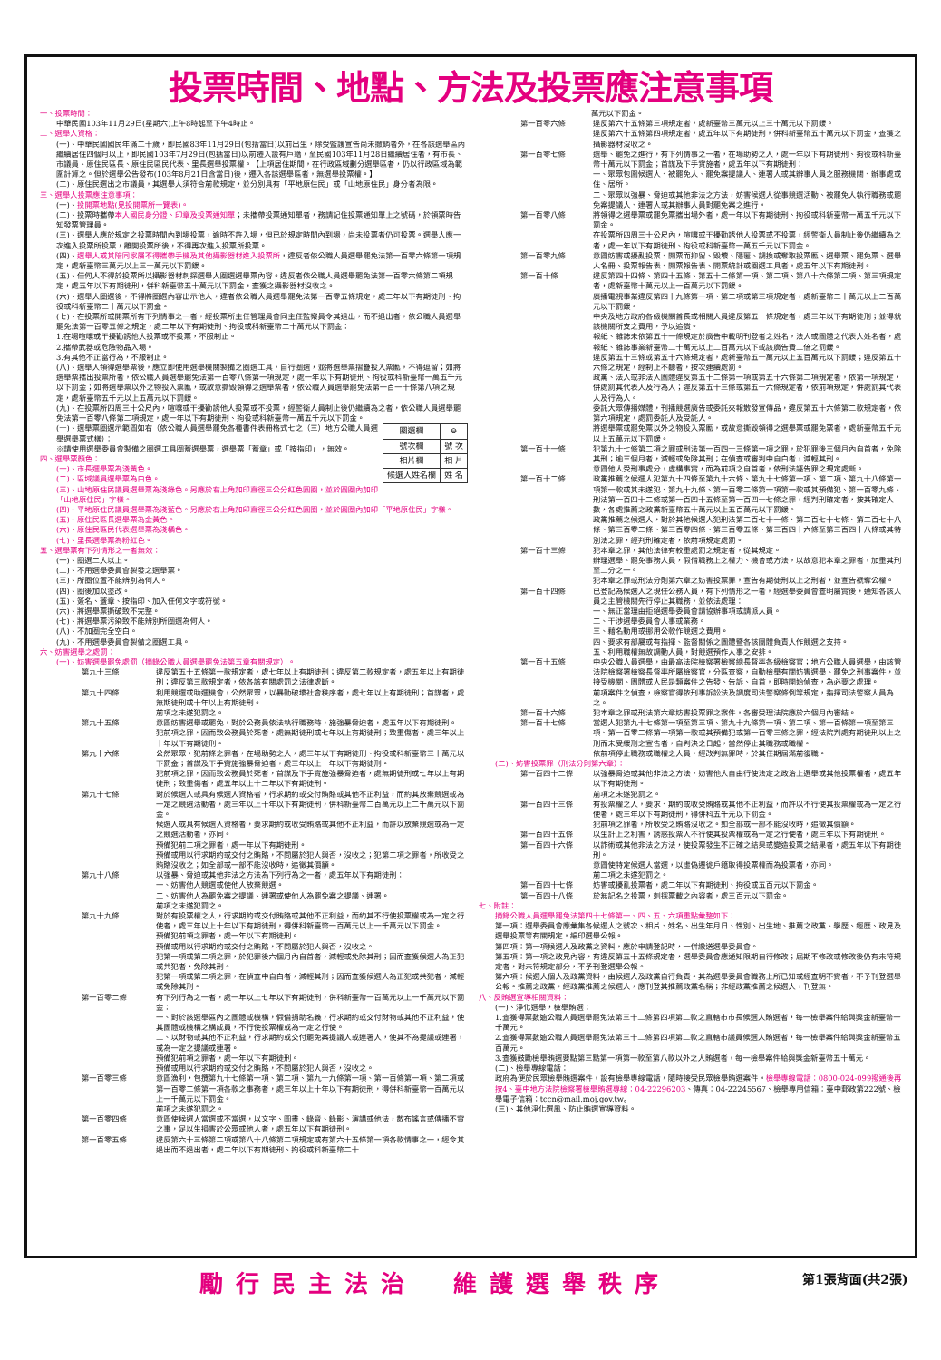投票時間、地點、方法及投票應注意事項
一、投票時間：
中華民國103年11月29日(星期六)上午8時起至下午4時止。
二、選舉人資格：
(一)、中華民國國民年滿二十歲，即民國83年11月29日(包括當日)以前出生，除受監護宣告尚未撤銷者外，在各該選舉區內繼續居住四個月以上，即民國103年7月29日(包括當日)以前遷入設有戶籍，至民國103年11月28日繼續居住者，有市長、市議員、原住民區長、原住民區民代表、里長選舉投票權。【上項居住期間，在行政區域劃分選舉區者，仍以行政區域為範圍計算之。但於選舉公告發布(103年8月21日含當日)後，遷入各該選舉區者，無選舉投票權。】
(二)、原住民選出之市議員，其選舉人須符合前款規定，並分別具有「平地原住民」或「山地原住民」身分者為限。
三、選舉人投票應注意事項：
(一)、投開票地點(見投開票所一覽表)。
(二)、投票時攜帶本人國民身分證、印章及投票通知單；未攜帶投票通知單者，務請記住投票通知單上之號碼，於領票時告知發票管理員。
(三)、選舉人應於規定之投票時間內到場投票，逾時不許入場，但已於規定時間內到場，尚未投票者仍可投票。選舉人應一次進入投票所投票，離開投票所後，不得再次進入投票所投票。
(四)、選舉人或其陪同家屬不得攜帶手機及其他攝影器材進入投票所，違反者依公職人員選舉罷免法第一百零六條第一項規定，處新臺幣三萬元以上三十萬元以下罰鍰。
(五)、任何人不得於投票所以攝影器材刺探選舉人圈選選舉票內容。違反者依公職人員選舉罷免法第一百零六條第二項規定，處五年以下有期徒刑，併科新臺幣五十萬元以下罰金，查獲之攝影器材沒收之。
(六)、選舉人圈選後，不得將圈選內容出示他人，違者依公職人員選舉罷免法第一百零五條規定，處二年以下有期徒刑、拘役或科新臺幣二十萬元以下罰金。
(七)、在投票所或開票所有下列情事之一者，經投票所主任管理員會同主任監察員令其退出，而不退出者，依公職人員選舉罷免法第一百零五條之規定，處二年以下有期徒刑、拘役或科新臺幣二十萬元以下罰金：
1.在場喧嚷或干擾勸誘他人投票或不投票，不服制止。
2.攜帶武器或危險物品入場。
3.有其他不正當行為，不服制止。
(八)、選舉人領得選舉票後，應立即使用選舉機關製備之圈選工具，自行圈選，並將選舉票摺疊投入票匭，不得逗留；如將選舉票攜出投票所者，依公職人員選舉罷免法第一百零八條第一項規定，處一年以下有期徒刑、拘役或科新臺幣一萬五千元以下罰金；如將選舉票以外之物投入票匭，或故意撕毀領得之選舉票者，依公職人員選舉罷免法第一百一十條第八項之規定，處新臺幣五千元以上五萬元以下罰鍰。
(九)、在投票所四周三十公尺內，喧嚷或干擾勸誘他人投票或不投票，經警衛人員制止後仍繼續為之者，依公職人員選舉罷免法第一百零八條第二項規定，處一年以下有期徒刑、拘役或科新臺幣一萬五千元以下罰金。
| 圈選欄 | ⊖ |
| 號次欄 | 號 次 |
| 相片欄 | 相 片 |
| 候選人姓名欄 | 姓 名 |
(十)、選舉票圈選示範圖如右（依公職人員選舉罷免各種書件表冊格式七之（三）地方公職人員選舉選舉票式樣）：
※請使用選舉委員會製備之圈選工具圈蓋選舉票，選舉票「蓋章」或「按指印」，無效。
四、選舉票顏色：
(一)、市長選舉票為淺黃色。
(二)、區域議員選舉票為白色。
(三)、山地原住民議員選舉票為淺綠色。另應於右上角加印直徑三公分紅色圓圈，並於圓圈內加印「山地原住民」字樣。
(四)、平地原住民議員選舉票為淺藍色。另應於右上角加印直徑三公分紅色圓圈，並於圓圈內加印「平地原住民」字樣。
(五)、原住民區長選舉票為金黃色。
(六)、原住民區民代表選舉票為淺橘色。
(七)、里長選舉票為粉紅色。
五、選舉票有下列情形之一者無效：
(一)、圈選二人以上。
(二)、不用選舉委員會製發之選舉票。
(三)、所圈位置不能辨別為何人。
(四)、圈後加以塗改。
(五)、簽名、蓋章、按指印、加入任何文字或符號。
(六)、將選舉票撕破致不完整。
(七)、將選舉票污染致不能辨別所圈選為何人。
(八)、不加圈完全空白。
(九)、不用選舉委員會製備之圈選工具。
六、妨害選舉之處罰：
(一)、妨害選舉罷免處罰（摘錄公職人員選舉罷免法第五章有關規定）。
第九十三條 違反第五十五條第一款規定者，處七年以上有期徒刑；違反第二款規定者，處五年以上有期徒刑；違反第三款規定者，依各該有關處罰之法律處斷。
第九十四條 利用競選或助選機會，公然聚眾，以暴動破壞社會秩序者，處七年以上有期徒刑；首謀者，處無期徒刑或十年以上有期徒刑。
前項之未遂犯罰之。
第九十五條 意圖妨害選舉或罷免，對於公務員依法執行職務時，施強暴脅迫者，處五年以下有期徒刑。
犯前項之罪，因而致公務員於死者，處無期徒刑或七年以上有期徒刑；致重傷者，處三年以上十年以下有期徒刑。
第九十六條 公然聚眾，犯前條之罪者，在場助勢之人，處三年以下有期徒刑、拘役或科新臺幣三十萬元以下罰金；首謀及下手實施強暴脅迫者，處三年以上十年以下有期徒刑。
犯前項之罪，因而致公務員於死者，首謀及下手實施強暴脅迫者，處無期徒刑或七年以上有期徒刑；致重傷者，處五年以上十二年以下有期徒刑。
第九十七條 對於候選人或具有候選人資格者，行求期約或交付賄賂或其他不正利益，而約其放棄競選或為一定之競選活動者，處三年以上十年以下有期徒刑，併科新臺幣二百萬元以上二千萬元以下罰金。
候選人或具有候選人資格者，要求期約或收受賄賂或其他不正利益，而許以放棄競選或為一定之競選活動者，亦同。
預備犯前二項之罪者，處一年以下有期徒刑。
預備或用以行求期約或交付之賄賂，不問屬於犯人與否，沒收之；犯第二項之罪者，所收受之賄賂沒收之；如全部或一部不能沒收時，追徵其價額。
第九十八條 以強暴、脅迫或其他非法之方法為下列行為之一者，處五年以下有期徒刑：
一、妨害他人競選或使他人放棄競選。
二、妨害他人為罷免案之提議、連署或使他人為罷免案之提議、連署。
前項之未遂犯罰之。
第九十九條 對於有投票權之人，行求期約或交付賄賂或其他不正利益，而約其不行使投票權或為一定之行使者，處三年以上十年以下有期徒刑，得併科新臺幣一百萬元以上一千萬元以下罰金。
預備犯前項之罪者，處一年以下有期徒刑。
預備或用以行求期約或交付之賄賂，不問屬於犯人與否，沒收之。
犯第一項或第二項之罪，於犯罪後六個月內自首者，減輕或免除其刑；因而查獲候選人為正犯或共犯者，免除其刑。
犯第一項或第二項之罪，在偵查中自白者，減輕其刑；因而查獲候選人為正犯或共犯者，減輕或免除其刑。
第一百零二條 有下列行為之一者，處一年以上七年以下有期徒刑，併科新臺幣一百萬元以上一千萬元以下罰金：
一、對於該選舉區內之團體或機構，假借捐助名義，行求期約或交付財物或其他不正利益，使其團體或機構之構成員，不行使投票權或為一定之行使。
二、以財物或其他不正利益，行求期約或交付罷免案提議人或連署人，使其不為提議或連署，或為一定之提議或連署。
預備犯前項之罪者，處一年以下有期徒刑。
預備或用以行求期約或交付之賄賂，不問屬於犯人與否，沒收之。
第一百零三條 意圖漁利，包攬第九十七條第一項、第二項、第九十九條第一項、第一百條第一項、第二項或第一百零二條第一項各款之事務者，處三年以上十年以下有期徒刑，得併科新臺幣一百萬元以上一千萬元以下罰金。
前項之未遂犯罰之。
第一百零四條 意圖使候選人當選或不當選，以文字、圖畫、錄音、錄影、演講或他法，散布謠言或傳播不實之事，足以生損害於公眾或他人者，處五年以下有期徒刑。
第一百零五條 違反第六十三條第二項或第八十八條第二項規定或有第六十五條第一項各款情事之一，經令其退出而不退出者，處二年以下有期徒刑、拘役或科新臺幣二十
萬元以下罰金。
第一百零六條 違反第六十五條第三項規定者，處新臺幣三萬元以上三十萬元以下罰鍰。
違反第六十五條第四項規定者，處五年以下有期徒刑，併科新臺幣五十萬元以下罰金，查獲之攝影器材沒收之。
第一百零七條 選舉、罷免之進行，有下列情事之一者，在場助勢之人，處一年以下有期徒刑、拘役或科新臺幣十萬元以下罰金；首謀及下手實施者，處五年以下有期徒刑：
一、聚眾包圍候選人、被罷免人、罷免案提議人、連署人或其辦事人員之服務機關、辦事處或住、居所。
二、聚眾以強暴、脅迫或其他非法之方法，妨害候選人從事競選活動、被罷免人執行職務或罷免案提議人、連署人或其辦事人員對罷免案之進行。
第一百零八條 將領得之選舉票或罷免票攜出場外者，處一年以下有期徒刑、拘役或科新臺幣一萬五千元以下罰金。
在投票所四周三十公尺內，喧嚷或干擾勸誘他人投票或不投票，經警衛人員制止後仍繼續為之者，處一年以下有期徒刑、拘役或科新臺幣一萬五千元以下罰金。
第一百零九條 意圖妨害或擾亂投票、開票而抑留、毀壞、隱匿、調換或奪取投票匭、選舉票、罷免票、選舉人名冊、投票報告表、開票報告表、開票統計或圈選工具者，處五年以下有期徒刑。
第一百十條 違反第四十四條、第四十五條、第五十二條第一項、第二項、第八十六條第二項、第三項規定者，處新臺幣十萬元以上一百萬元以下罰鍰。
廣播電視事業違反第四十九條第一項、第二項或第三項規定者，處新臺幣二十萬元以上二百萬元以下罰鍰。
中央及地方政府各級機關首長或相關人員違反第五十條規定者，處三年以下有期徒刑；並得就該機關所支之費用，予以追償。
報紙、雜誌未依第五十一條規定於廣告中載明刊登者之姓名，法人或團體之代表人姓名者，處報紙、雜誌事業新臺幣二十萬元以上二百萬元以下或該廣告費二倍之罰鍰。
違反第五十三條或第五十六條規定者，處新臺幣五十萬元以上五百萬元以下罰鍰；違反第五十六條之規定，經制止不聽者，按次連續處罰。
政黨、法人或非法人團體違反第五十二條第一項或第五十六條第二項規定者，依第一項規定，併處罰其代表人及行為人；違反第五十三條或第五十六條規定者，依前項規定，併處罰其代表人及行為人。
委託大眾傳播媒體，刊播競選廣告或委託夾報散發宣傳品，違反第五十六條第二款規定者，依第六項規定，處罰委託人及受託人。
將選舉票或罷免票以外之物投入票匭，或故意撕毀領得之選舉票或罷免票者，處新臺幣五千元以上五萬元以下罰鍰。
第一百十一條 犯第九十七條第二項之罪或刑法第一百四十三條第一項之罪，於犯罪後三個月內自首者，免除其刑；逾三個月者，減輕或免除其刑；在偵查或審判中自白者，減輕其刑。
意圖他人受刑事處分，虛構事實，而為前項之自首者，依刑法誣告罪之規定處斷。
第一百十二條 政黨推薦之候選人犯第九十四條至第九十六條、第九十七條第一項、第二項、第九十八條第一項第一款或其未遂犯、第九十九條、第一百零二條第一項第一款或其預備犯、第一百零九條、刑法第一百四十二條或第一百四十五條至第一百四十七條之罪，經判刑確定者，按其確定人數，各處推薦之政黨新臺幣五十萬元以上五百萬元以下罰鍰。
政黨推薦之候選人，對於其他候選人犯刑法第二百七十一條、第二百七十七條、第二百七十八條、第三百零二條、第三百零四條、第三百零五條、第三百四十六條至第三百四十八條或其特別法之罪，經判刑確定者，依前項規定處罰。
第一百十三條 犯本章之罪，其他法律有較重處罰之規定者，從其規定。
辦理選舉、罷免事務人員，假借職務上之權力、機會或方法，以故意犯本章之罪者，加重其刑至二分之一。
犯本章之罪或刑法分則第六章之妨害投票罪，宣告有期徒刑以上之刑者，並宣告褫奪公權。
第一百十四條 已登記為候選人之現任公務人員，有下列情形之一者，經選舉委員會查明屬實後，通知各該人員之主管機關先行停止其職務，並依法處理：
一、無正當理由拒絕選舉委員會請協辦事項或請派人員。
二、干涉選舉委員會人事或業務。
三、藉名動用或挪用公款作競選之費用。
四、要求有部屬或有指揮、監督關係之團體暨各該團體負責人作競選之支持。
五、利用職權無故調動人員，對競選預作人事之安排。
第一百十五條 中央公職人員選舉，由最高法院檢察署檢察總長督率各級檢察官；地方公職人員選舉，由該管法院檢察署檢察長督率所屬檢察官，分區查察，自動檢舉有關妨害選舉、罷免之刑事案件，並接受機關、團體或人民是類案件之告發、告訴、自首，即時開始偵查，為必要之處理。
前項案件之偵查，檢察官得依刑事訴訟法及調度司法警察條例等規定，指揮司法警察人員為之。
第一百十六條 犯本章之罪或刑法第六章妨害投票罪之案件，各審受理法院應於六個月內審結。
第一百十七條 當選人犯第九十七條第一項至第三項、第九十九條第一項、第二項、第一百條第一項至第三項、第一百零二條第一項第一款或其預備犯或第一百零三條之罪，經法院判處有期徒刑以上之刑而未受緩刑之宣告者，自判決之日起，當然停止其職務或職權。
依前項停止職務或職權之人員，經改判無罪時，於其任期屆滿前復職。
(二)、妨害投票罪（刑法分則第六章）：
第一百四十二條 以強暴脅迫或其他非法之方法，妨害他人自由行使法定之政治上選舉或其他投票權者，處五年以下有期徒刑。
前項之未遂犯罰之。
第一百四十三條 有投票權之人，要求、期約或收受賄賂或其他不正利益，而許以不行使其投票權或為一定之行使者，處三年以下有期徒刑，得併科五千元以下罰金。
犯前項之罪者，所收受之賄賂沒收之。如全部或一部不能沒收時，追徵其價額。
第一百四十五條 以生計上之利害，誘惑投票人不行使其投票權或為一定之行使者，處三年以下有期徒刑。
第一百四十六條 以詐術或其他非法之方法，使投票發生不正確之結果或變造投票之結果者，處五年以下有期徒刑。
意圖使特定候選人當選，以虛偽遷徙戶籍取得投票權而為投票者，亦同。
前二項之未遂犯罰之。
第一百四十七條 妨害或擾亂投票者，處二年以下有期徒刑、拘役或五百元以下罰金。
第一百四十八條 於無記名之投票，刺探票載之內容者，處三百元以下罰金。
七、附註：
摘錄公職人員選舉罷免法第四十七條第一、四、五、六項重點彙整如下：
第一項：選舉委員會應彙集各候選人之號次、相片、姓名、出生年月日、性別、出生地、推薦之政黨、學歷、經歷、政見及選舉投票等有關規定，編印選舉公報。
第四項：第一項候選人及政黨之資料，應於申請登記時，一併繳送選舉委員會。
第五項：第一項之政見內容，有違反第五十五條規定者，選舉委員會應通知限期自行修改；屆期不修改或修改後仍有未符規定者，對未符規定部分，不予刊登選舉公報。
第六項：候選人個人及政黨資料，由候選人及政黨自行負責。其為選舉委員會職務上所已知或經查明不實者，不予刊登選舉公報。推薦之政黨，經政黨推薦之候選人，應刊登其推薦政黨名稱；非經政黨推薦之候選人，刊登無。
八、反賄選宣導相關資料：
(一)、淨化選舉，檢舉賄選：
1.查獲得票數逾公職人員選舉罷免法第三十二條第四項第二款之直轄市市長候選人賄選者，每一檢舉案件給與獎金新臺幣一千萬元。
2.查獲得票數逾公職人員選舉罷免法第三十二條第四項第二款之直轄市議員候選人賄選者，每一檢舉案件給與獎金新臺幣五百萬元。
3.查獲鼓勵檢舉賄選要點第三點第一項第一款至第八款以外之人賄選者，每一檢舉案件給與獎金新臺幣五十萬元。
(二)、檢舉專線電話：
政府為便於民眾檢舉賄選案件，設有檢舉專線電話，隨時接受民眾檢舉賄選案件。檢舉專線電話：0800-024-099撥通後再按4、臺中地方法院檢察署檢舉賄選專線：04-22296203、傳真：04-22245567、檢舉專用信箱：臺中郵政第222號、檢舉電子信箱：tccn@mail.moj.gov.tw。
(三)、其他淨化選風、防止賄選宣導資料。
勵行民主法治　維護選舉秩序 第1張背面(共2張)